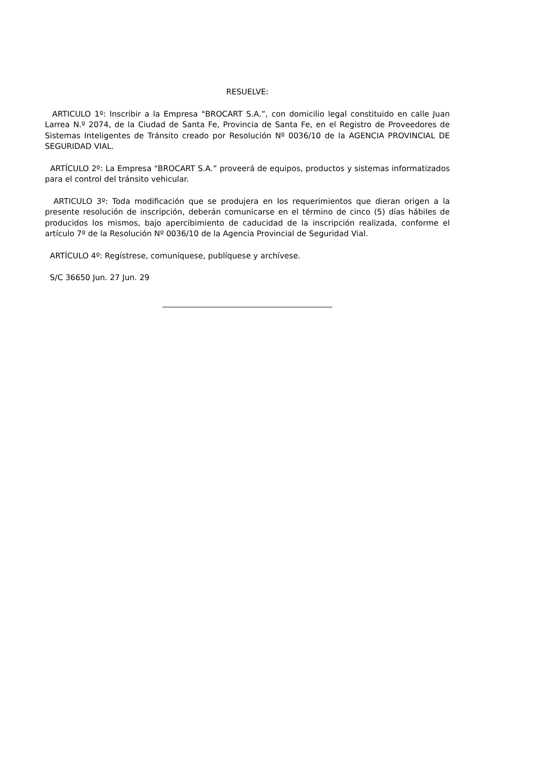RESUELVE:
ARTICULO 1º: Inscribir a la Empresa "BROCART S.A.”, con domicilio legal constituido en calle Juan Larrea N.º 2074, de la Ciudad de Santa Fe, Provincia de Santa Fe, en el Registro de Proveedores de Sistemas Inteligentes de Tránsito creado por Resolución Nº 0036/10 de la AGENCIA PROVINCIAL DE SEGURIDAD VIAL.
ARTÍCULO 2º: La Empresa "BROCART S.A.” proveerá de equipos, productos y sistemas informatizados para el control del tránsito vehicular.
ARTICULO 3º: Toda modificación que se produjera en los requerimientos que dieran origen a la presente resolución de inscripción, deberán comunicarse en el término de cinco (5) días hábiles de producidos los mismos, bajo apercibimiento de caducidad de la inscripción realizada, conforme el artículo 7º de la Resolución Nº 0036/10 de la Agencia Provincial de Seguridad Vial.
ARTÍCULO 4º: Regístrese, comuníquese, publíquese y archívese.
S/C 36650 Jun. 27 Jun. 29